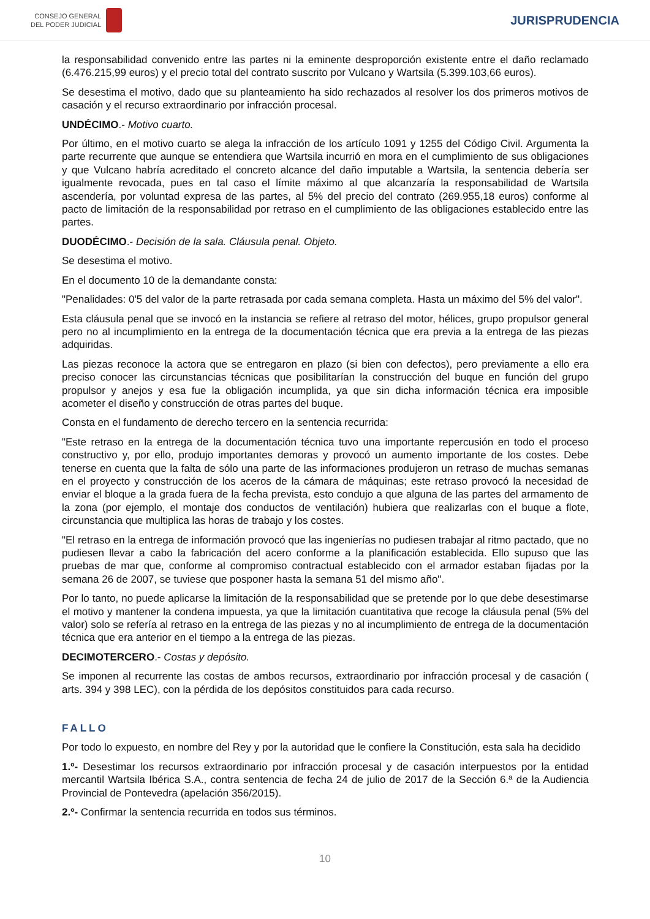CONSEJO GENERAL
DEL PODER JUDICIAL
JURISPRUDENCIA
la responsabilidad convenido entre las partes ni la eminente desproporción existente entre el daño reclamado (6.476.215,99 euros) y el precio total del contrato suscrito por Vulcano y Wartsila (5.399.103,66 euros).
Se desestima el motivo, dado que su planteamiento ha sido rechazados al resolver los dos primeros motivos de casación y el recurso extraordinario por infracción procesal.
UNDÉCIMO.- Motivo cuarto.
Por último, en el motivo cuarto se alega la infracción de los artículo 1091 y 1255 del Código Civil. Argumenta la parte recurrente que aunque se entendiera que Wartsila incurrió en mora en el cumplimiento de sus obligaciones y que Vulcano habría acreditado el concreto alcance del daño imputable a Wartsila, la sentencia debería ser igualmente revocada, pues en tal caso el límite máximo al que alcanzaría la responsabilidad de Wartsila ascendería, por voluntad expresa de las partes, al 5% del precio del contrato (269.955,18 euros) conforme al pacto de limitación de la responsabilidad por retraso en el cumplimiento de las obligaciones establecido entre las partes.
DUODÉCIMO.- Decisión de la sala. Cláusula penal. Objeto.
Se desestima el motivo.
En el documento 10 de la demandante consta:
"Penalidades: 0'5 del valor de la parte retrasada por cada semana completa. Hasta un máximo del 5% del valor".
Esta cláusula penal que se invocó en la instancia se refiere al retraso del motor, hélices, grupo propulsor general pero no al incumplimiento en la entrega de la documentación técnica que era previa a la entrega de las piezas adquiridas.
Las piezas reconoce la actora que se entregaron en plazo (si bien con defectos), pero previamente a ello era preciso conocer las circunstancias técnicas que posibilitarían la construcción del buque en función del grupo propulsor y anejos y esa fue la obligación incumplida, ya que sin dicha información técnica era imposible acometer el diseño y construcción de otras partes del buque.
Consta en el fundamento de derecho tercero en la sentencia recurrida:
"Este retraso en la entrega de la documentación técnica tuvo una importante repercusión en todo el proceso constructivo y, por ello, produjo importantes demoras y provocó un aumento importante de los costes. Debe tenerse en cuenta que la falta de sólo una parte de las informaciones produjeron un retraso de muchas semanas en el proyecto y construcción de los aceros de la cámara de máquinas; este retraso provocó la necesidad de enviar el bloque a la grada fuera de la fecha prevista, esto condujo a que alguna de las partes del armamento de la zona (por ejemplo, el montaje dos conductos de ventilación) hubiera que realizarlas con el buque a flote, circunstancia que multiplica las horas de trabajo y los costes.
"El retraso en la entrega de información provocó que las ingenierías no pudiesen trabajar al ritmo pactado, que no pudiesen llevar a cabo la fabricación del acero conforme a la planificación establecida. Ello supuso que las pruebas de mar que, conforme al compromiso contractual establecido con el armador estaban fijadas por la semana 26 de 2007, se tuviese que posponer hasta la semana 51 del mismo año".
Por lo tanto, no puede aplicarse la limitación de la responsabilidad que se pretende por lo que debe desestimarse el motivo y mantener la condena impuesta, ya que la limitación cuantitativa que recoge la cláusula penal (5% del valor) solo se refería al retraso en la entrega de las piezas y no al incumplimiento de entrega de la documentación técnica que era anterior en el tiempo a la entrega de las piezas.
DECIMOTERCERO.- Costas y depósito.
Se imponen al recurrente las costas de ambos recursos, extraordinario por infracción procesal y de casación ( arts. 394 y 398 LEC), con la pérdida de los depósitos constituidos para cada recurso.
FALLO
Por todo lo expuesto, en nombre del Rey y por la autoridad que le confiere la Constitución, esta sala ha decidido
1.º- Desestimar los recursos extraordinario por infracción procesal y de casación interpuestos por la entidad mercantil Wartsila Ibérica S.A., contra sentencia de fecha 24 de julio de 2017 de la Sección 6.ª de la Audiencia Provincial de Pontevedra (apelación 356/2015).
2.º- Confirmar la sentencia recurrida en todos sus términos.
10